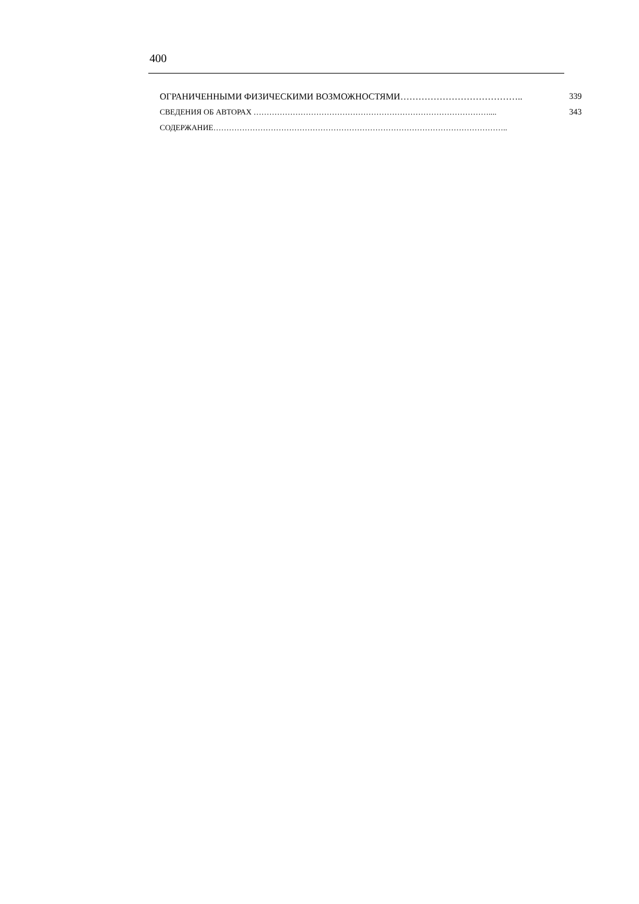400
ОГРАНИЧЕННЫМИ ФИЗИЧЕСКИМИ ВОЗМОЖНОСТЯМИ………………………………….. 339
СВЕДЕНИЯ ОБ АВТОРАХ ……………………………………………………………………………….... 343
СОДЕРЖАНИЕ…………………………………………………………………………………………………..